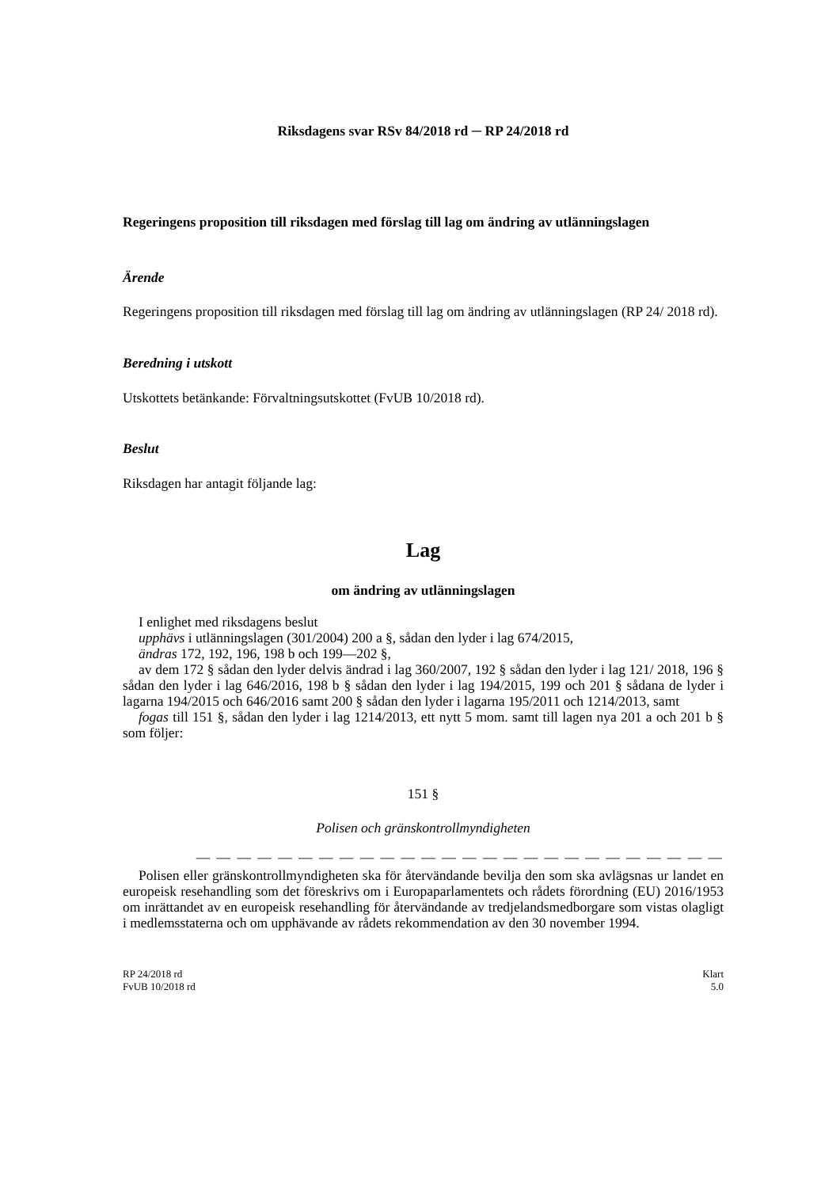Riksdagens svar RSv 84/2018 rd ─ RP 24/2018 rd
Regeringens proposition till riksdagen med förslag till lag om ändring av utlänningslagen
Ärende
Regeringens proposition till riksdagen med förslag till lag om ändring av utlänningslagen (RP 24/ 2018 rd).
Beredning i utskott
Utskottets betänkande: Förvaltningsutskottet (FvUB 10/2018 rd).
Beslut
Riksdagen har antagit följande lag:
Lag
om ändring av utlänningslagen
I enlighet med riksdagens beslut
upphävs i utlänningslagen (301/2004) 200 a §, sådan den lyder i lag 674/2015,
ändras 172, 192, 196, 198 b och 199—202 §,
av dem 172 § sådan den lyder delvis ändrad i lag 360/2007, 192 § sådan den lyder i lag 121/ 2018, 196 § sådan den lyder i lag 646/2016, 198 b § sådan den lyder i lag 194/2015, 199 och 201 § sådana de lyder i lagarna 194/2015 och 646/2016 samt 200 § sådan den lyder i lagarna 195/2011 och 1214/2013, samt
fogas till 151 §, sådan den lyder i lag 1214/2013, ett nytt 5 mom. samt till lagen nya 201 a och 201 b § som följer:
151 §
Polisen och gränskontrollmyndigheten
— — — — — — — — — — — — — — — — — — — — — — — — — —
Polisen eller gränskontrollmyndigheten ska för återvändande bevilja den som ska avlägsnas ur landet en europeisk resehandling som det föreskrivs om i Europaparlamentets och rådets förordning (EU) 2016/1953 om inrättandet av en europeisk resehandling för återvändande av tredjelandsmedborgare som vistas olagligt i medlemsstaterna och om upphävande av rådets rekommendation av den 30 november 1994.
RP 24/2018 rd
FvUB 10/2018 rd
Klart
5.0